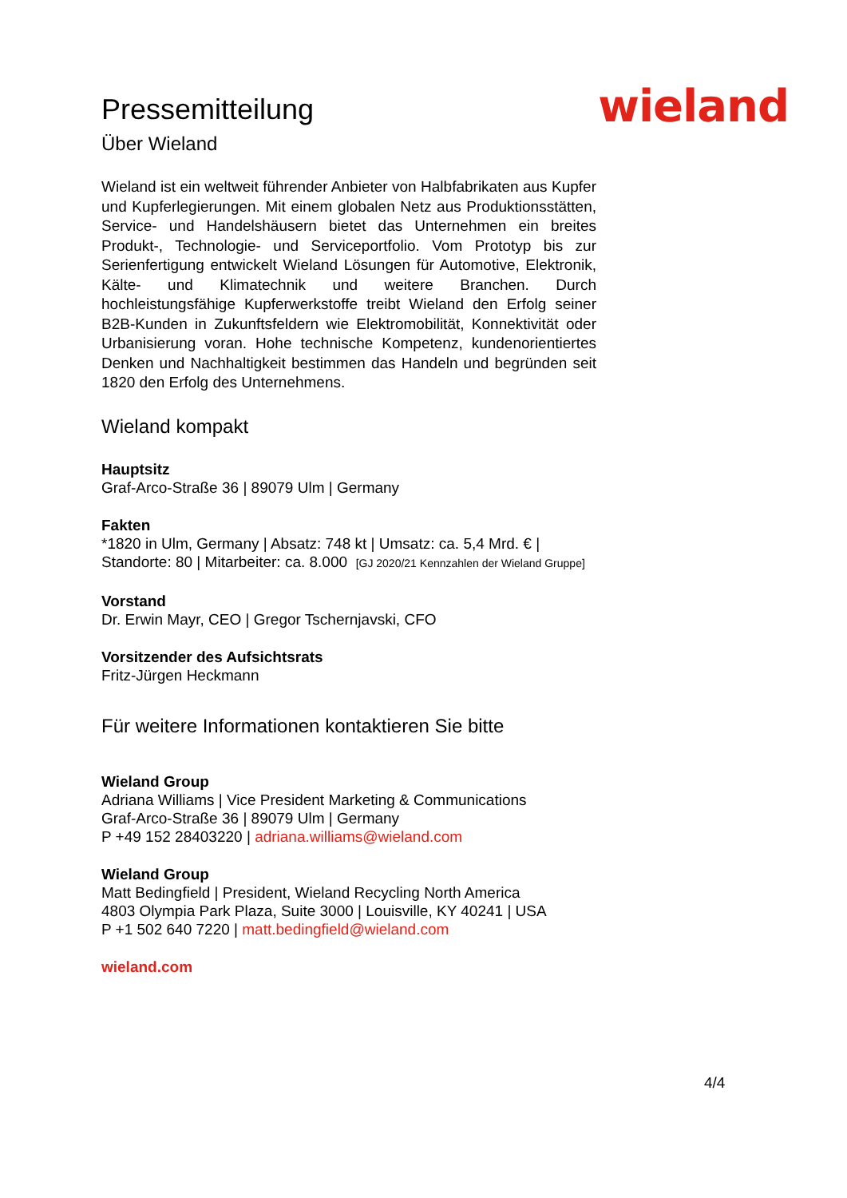wieland
Pressemitteilung
Über Wieland
Wieland ist ein weltweit führender Anbieter von Halbfabrikaten aus Kupfer und Kupferlegierungen. Mit einem globalen Netz aus Produktionsstätten, Service- und Handelshäusern bietet das Unternehmen ein breites Produkt-, Technologie- und Serviceportfolio. Vom Prototyp bis zur Serienfertigung entwickelt Wieland Lösungen für Automotive, Elektronik, Kälte- und Klimatechnik und weitere Branchen. Durch hochleistungsfähige Kupferwerkstoffe treibt Wieland den Erfolg seiner B2B-Kunden in Zukunftsfeldern wie Elektromobilität, Konnektivität oder Urbanisierung voran. Hohe technische Kompetenz, kundenorientiertes Denken und Nachhaltigkeit bestimmen das Handeln und begründen seit 1820 den Erfolg des Unternehmens.
Wieland kompakt
Hauptsitz
Graf-Arco-Straße 36 | 89079 Ulm | Germany
Fakten
*1820 in Ulm, Germany | Absatz: 748 kt | Umsatz: ca. 5,4 Mrd. € | Standorte: 80 | Mitarbeiter: ca. 8.000 [GJ 2020/21 Kennzahlen der Wieland Gruppe]
Vorstand
Dr. Erwin Mayr, CEO | Gregor Tschernjavski, CFO
Vorsitzender des Aufsichtsrats
Fritz-Jürgen Heckmann
Für weitere Informationen kontaktieren Sie bitte
Wieland Group
Adriana Williams | Vice President Marketing & Communications
Graf-Arco-Straße 36 | 89079 Ulm | Germany
P +49 152 28403220 | adriana.williams@wieland.com
Wieland Group
Matt Bedingfield | President, Wieland Recycling North America
4803 Olympia Park Plaza, Suite 3000 | Louisville, KY 40241 | USA
P +1 502 640 7220 | matt.bedingfield@wieland.com
wieland.com
4/4